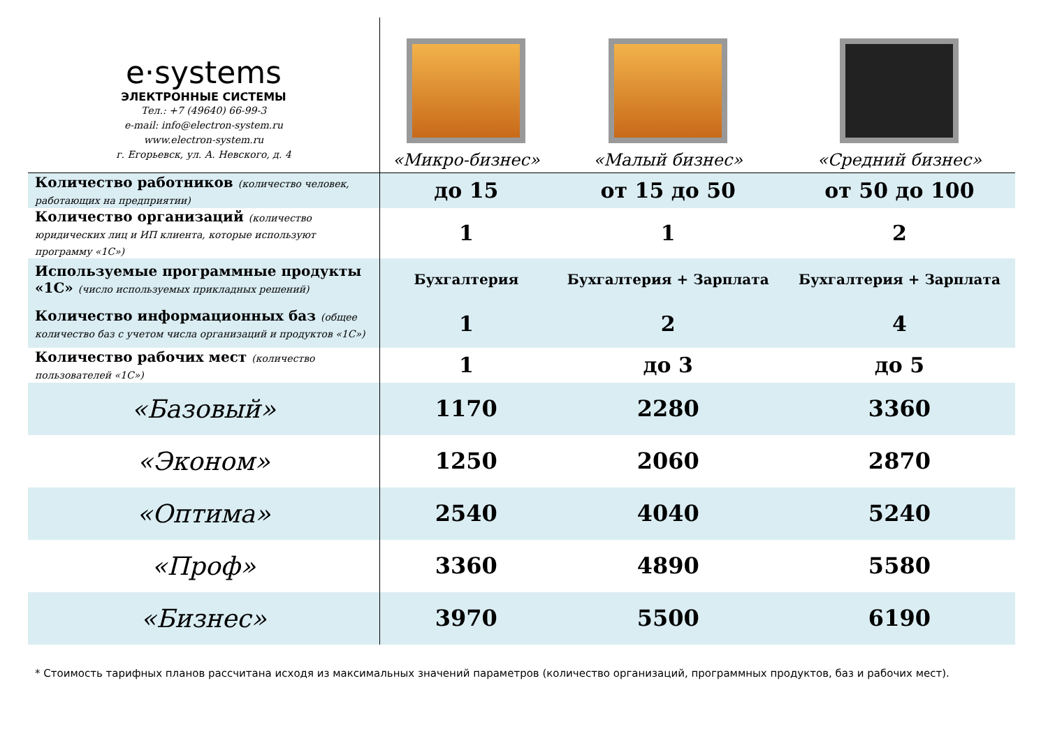| e·systems ЭЛЕКТРОННЫЕ СИСТЕМЫ Тел.: +7 (49640) 66-99-3 e-mail: info@electron-system.ru www.electron-system.ru г. Егорьевск, ул. А. Невского, д. 4 | «Микро-бизнес» | «Малый бизнес» | «Средний бизнес» |
| Количество работников (количество человек, работающих на предприятии) | до 15 | от 15 до 50 | от 50 до 100 |
| Количество организаций (количество юридических лиц и ИП клиента, которые используют программу «1С») | 1 | 1 | 2 |
| Используемые программные продукты «1С» (число используемых прикладных решений) | Бухгалтерия | Бухгалтерия + Зарплата | Бухгалтерия + Зарплата |
| Количество информационных баз (общее количество баз с учетом числа организаций и продуктов «1С») | 1 | 2 | 4 |
| Количество рабочих мест (количество пользователей «1С») | 1 | до 3 | до 5 |
| «Базовый» | 1170 | 2280 | 3360 |
| «Эконом» | 1250 | 2060 | 2870 |
| «Оптима» | 2540 | 4040 | 5240 |
| «Проф» | 3360 | 4890 | 5580 |
| «Бизнес» | 3970 | 5500 | 6190 |
* Стоимость тарифных планов рассчитана исходя из максимальных значений параметров (количество организаций, программных продуктов, баз и рабочих мест).